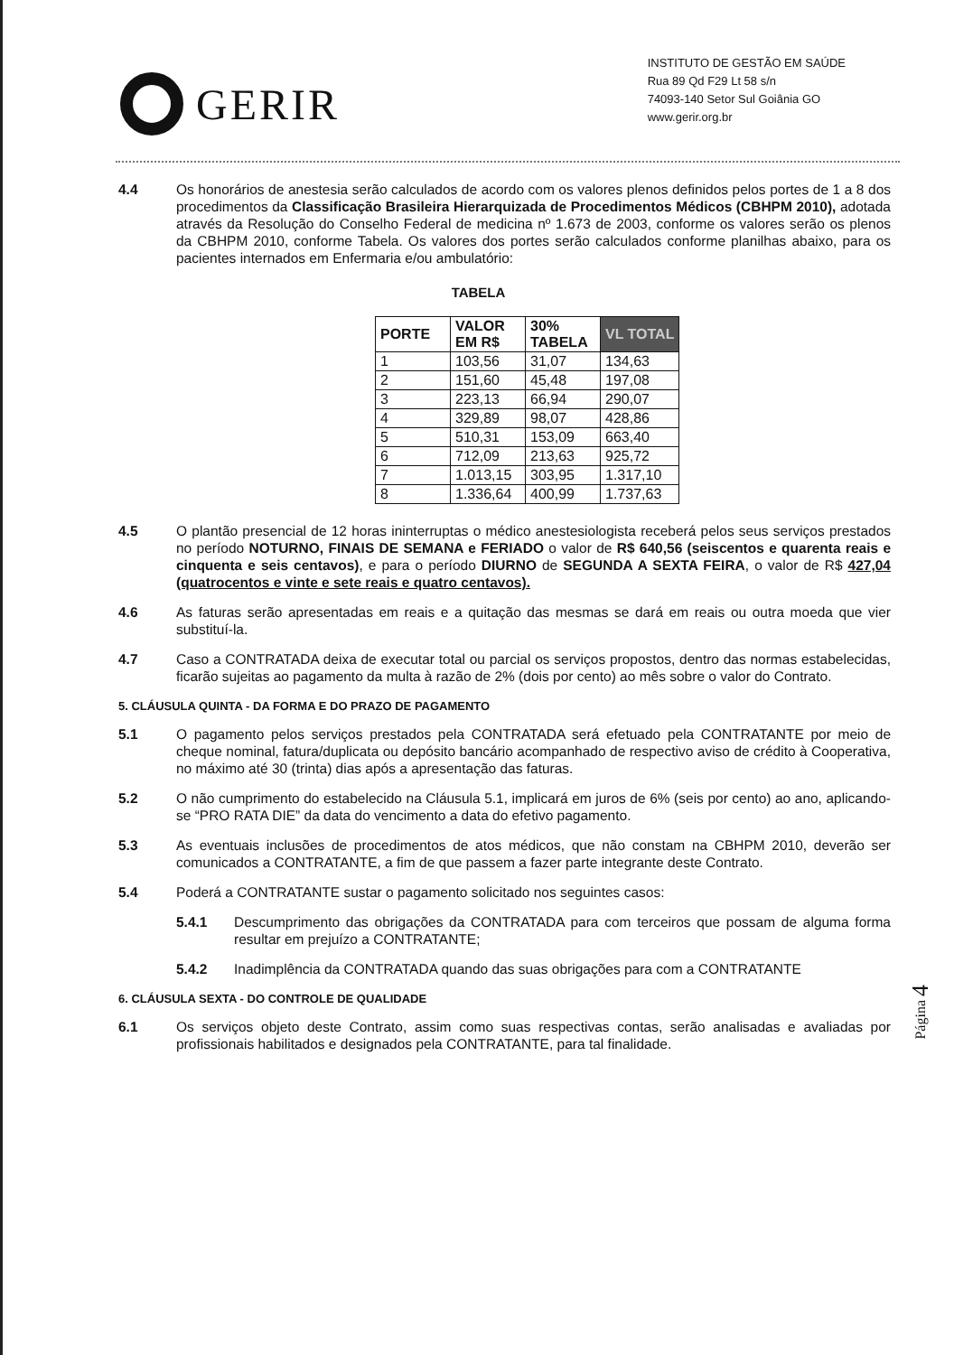GERIR
INSTITUTO DE GESTÃO EM SAÚDE
Rua 89 Qd F29 Lt 58 s/n
74093-140 Setor Sul Goiânia GO
www.gerir.org.br
4.4 Os honorários de anestesia serão calculados de acordo com os valores plenos definidos pelos portes de 1 a 8 dos procedimentos da Classificação Brasileira Hierarquizada de Procedimentos Médicos (CBHPM 2010), adotada através da Resolução do Conselho Federal de medicina nº 1.673 de 2003, conforme os valores serão os plenos da CBHPM 2010, conforme Tabela. Os valores dos portes serão calculados conforme planilhas abaixo, para os pacientes internados em Enfermaria e/ou ambulatório:
TABELA
| PORTE | VALOR EM R$ | 30% TABELA | VL TOTAL |
| --- | --- | --- | --- |
| 1 | 103,56 | 31,07 | 134,63 |
| 2 | 151,60 | 45,48 | 197,08 |
| 3 | 223,13 | 66,94 | 290,07 |
| 4 | 329,89 | 98,07 | 428,86 |
| 5 | 510,31 | 153,09 | 663,40 |
| 6 | 712,09 | 213,63 | 925,72 |
| 7 | 1.013,15 | 303,95 | 1.317,10 |
| 8 | 1.336,64 | 400,99 | 1.737,63 |
4.5 O plantão presencial de 12 horas ininterruptas o médico anestesiologista receberá pelos seus serviços prestados no período NOTURNO, FINAIS DE SEMANA e FERIADO o valor de R$ 640,56 (seiscentos e quarenta reais e cinquenta e seis centavos), e para o período DIURNO de SEGUNDA A SEXTA FEIRA, o valor de R$ 427,04 (quatrocentos e vinte e sete reais e quatro centavos).
4.6 As faturas serão apresentadas em reais e a quitação das mesmas se dará em reais ou outra moeda que vier substituí-la.
4.7 Caso a CONTRATADA deixa de executar total ou parcial os serviços propostos, dentro das normas estabelecidas, ficarão sujeitas ao pagamento da multa à razão de 2% (dois por cento) ao mês sobre o valor do Contrato.
5. CLÁUSULA QUINTA - DA FORMA E DO PRAZO DE PAGAMENTO
5.1 O pagamento pelos serviços prestados pela CONTRATADA será efetuado pela CONTRATANTE por meio de cheque nominal, fatura/duplicata ou depósito bancário acompanhado de respectivo aviso de crédito à Cooperativa, no máximo até 30 (trinta) dias após a apresentação das faturas.
5.2 O não cumprimento do estabelecido na Cláusula 5.1, implicará em juros de 6% (seis por cento) ao ano, aplicando-se “PRO RATA DIE” da data do vencimento a data do efetivo pagamento.
5.3 As eventuais inclusões de procedimentos de atos médicos, que não constam na CBHPM 2010, deverão ser comunicados a CONTRATANTE, a fim de que passem a fazer parte integrante deste Contrato.
5.4 Poderá a CONTRATANTE sustar o pagamento solicitado nos seguintes casos:
5.4.1 Descumprimento das obrigações da CONTRATADA para com terceiros que possam de alguma forma resultar em prejuízo a CONTRATANTE;
5.4.2 Inadimplência da CONTRATADA quando das suas obrigações para com a CONTRATANTE
6. CLÁUSULA SEXTA - DO CONTROLE DE QUALIDADE
6.1 Os serviços objeto deste Contrato, assim como suas respectivas contas, serão analisadas e avaliadas por profissionais habilitados e designados pela CONTRATANTE, para tal finalidade.
Página 4